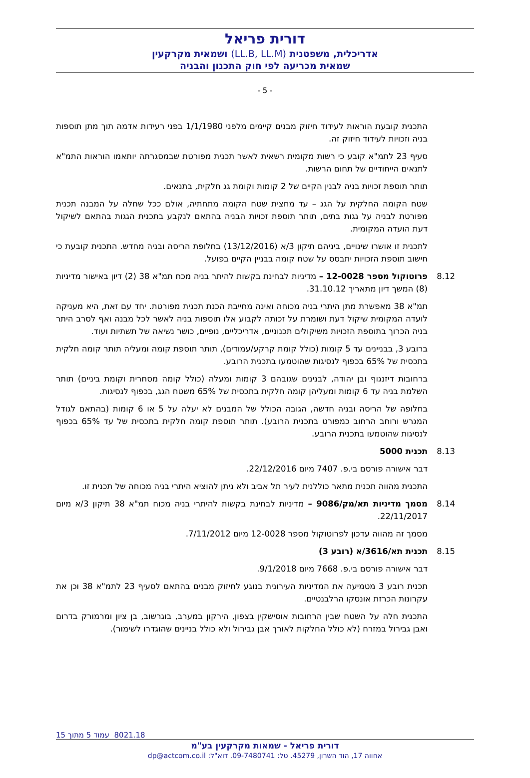דורית פריאל
אדריכלית, משפטנית (LL.B, LL.M) ושמאית מקרקעין
שמאית מכריעה לפי חוק התכנון והבניה
- 5 -
התכנית קובעת הוראות לעידוד חיזוק מבנים קיימים מלפני 1/1/1980 בפני רעידות אדמה תוך מתן תוספות בניה וזכויות לעידוד חיזוק זה.
סעיף 23 לתמ"א קובע כי רשות מקומית רשאית לאשר תכנית מפורטת שבמסגרתה יותאמו הוראות התמ"א לתנאים הייחודיים של תחום הרשות.
תותר תוספת זכויות בניה לבנין הקיים של 2 קומות וקומת גג חלקית, בתנאים.
שטח הקומה החלקית על הגג – עד מחצית שטח הקומה מתחתיה, אולם ככל שחלה על המבנה תכנית מפורטת לבניה על גגות בתים, תותר תוספת זכויות הבניה בהתאם לנקבע בתכנית הגגות בהתאם לשיקול דעת הועדה המקומית.
לתכנית זו אושרו שינויים, ביניהם תיקון 3/א (13/12/2016) בחלופת הריסה ובניה מחדש. התכנית קובעת כי חישוב תוספת הזכויות יתבסס על שטח קומה בבניין הקיים בפועל.
8.12
פרוטוקול מספר 12-0028 – מדיניות לבחינת בקשות להיתר בניה מכח תמ"א 38 (2) דיון באישור מדיניות (8) המשך דיון מתאריך 31.10.12.
תמ"א 38 מאפשרת מתן היתרי בניה מכוחה ואינה מחייבת הכנת תכנית מפורטת. יחד עם זאת, היא מעניקה לועדה המקומית שיקול דעת ושומרת על זכותה לקבוע אלו תוספות בניה לאשר לכל מבנה ואף לסרב היתר בניה הכרוך בתוספת הזכויות משיקולים תכנוניים, אדריכליים, נופיים, כושר נשיאה של תשתיות ועוד.
ברובע 3, בבניינים עד 5 קומות (כולל קומת קרקע/עמודים), תותר תוספת קומה ומעליה תותר קומה חלקית בתכסית של 65% בכפוף לנסיגות שהוטמעו בתכנית הרובע.
ברחובות דיזנגוף ובן יהודה, לבנינים שגובהם 3 קומות ומעלה (כולל קומה מסחרית וקומת ביניים) תותר השלמת בניה עד 6 קומות ומעליהן קומה חלקית בתכסית של 65% משטח הגג, בכפוף לנסיגות.
בחלופה של הריסה ובניה חדשה, הגובה הכולל של המבנים לא יעלה על 5 או 6 קומות (בהתאם לגודל המגרש ורוחב הרחוב כמפורט בתכנית הרובע). תותר תוספת קומה חלקית בתכסית של עד 65% בכפוף לנסיגות שהוטמעו בתכנית הרובע.
8.13
תכנית 5000
דבר אישורה פורסם בי.פ. 7407 מיום 22/12/2016.
התכנית מהווה תכנית מתאר כוללנית לעיר תל אביב ולא ניתן להוציא היתרי בניה מכוחה של תכנית זו.
8.14
מסמך מדיניות תא/מק/9086 – מדיניות לבחינת בקשות להיתרי בניה מכוח תמ"א 38 תיקון 3/א מיום 22/11/2017.
מסמך זה מהווה עדכון לפרוטוקול מספר 12-0028 מיום 7/11/2012.
8.15
תכנית תא/3616/א (רובע 3)
דבר אישורה פורסם בי.פ. 7668 מיום 9/1/2018.
תכנית רובע 3 מטמיעה את המדיניות העירונית בנוגע לחיזוק מבנים בהתאם לסעיף 23 לתמ"א 38 וכן את עקרונות הכרזת אונסקו הרלבנטיים.
התכנית חלה על השטח שבין הרחובות אוסישקין בצפון, הירקון במערב, בוגרשוב, בן ציון ומרמורק בדרום ואבן גבירול במזרח (לא כולל החלקות לאורך אבן גבירול ולא כולל בניינים שהוגדרו לשימור).
8021.18 עמוד 5 מתוך 15
דורית פריאל - שמאות מקרקעין בע"מ
אחווה 17, הוד השרון, 45279. טל: 09-7480741. דוא"ל: dp@actcom.co.il